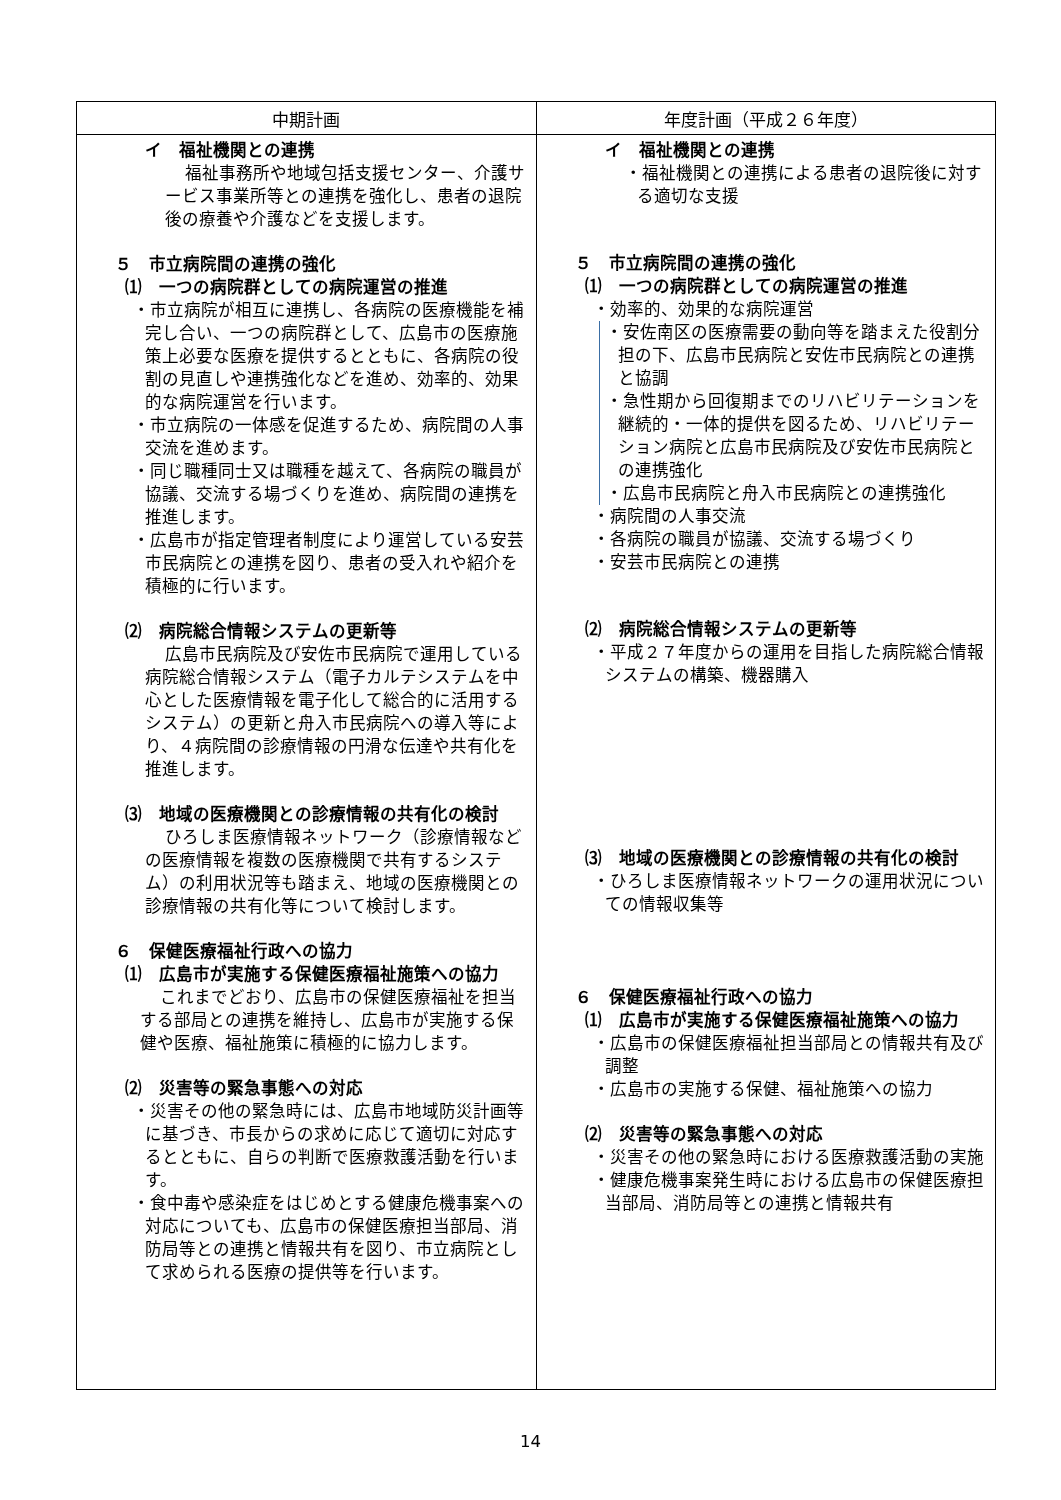| 中期計画 | 年度計画（平成２６年度） |
| --- | --- |
| イ 福祉機関との連携 福祉事務所や地域包括支援センター、介護サービス事業所等との連携を強化し、患者の退院後の療養や介護などを支援します。 ５ 市立病院間の連携の強化 ⑴ 一つの病院群としての病院運営の推進 ・市立病院が相互に連携し、各病院の医療機能を補完し合い、一つの病院群として、広島市の医療施策上必要な医療を提供するとともに、各病院の役割の見直しや連携強化などを進め、効率的、効果的な病院運営を行います。 ・市立病院の一体感を促進するため、病院間の人事交流を進めます。 ・同じ職種同士又は職種を越えて、各病院の職員が協議、交流する場づくりを進め、病院間の連携を推進します。 ・広島市が指定管理者制度により運営している安芸市民病院との連携を図り、患者の受入れや紹介を積極的に行います。 ⑵ 病院総合情報システムの更新等 広島市民病院及び安佐市民病院で運用している病院総合情報システム（電子カルテシステムを中心とした医療情報を電子化して総合的に活用するシステム）の更新と舟入市民病院への導入等により、４病院間の診療情報の円滑な伝達や共有化を推進します。 ⑶ 地域の医療機関との診療情報の共有化の検討 ひろしま医療情報ネットワーク（診療情報などの医療情報を複数の医療機関で共有するシステム）の利用状況等も踏まえ、地域の医療機関との診療情報の共有化等について検討します。 ６ 保健医療福祉行政への協力 ⑴ 広島市が実施する保健医療福祉施策への協力 これまでどおり、広島市の保健医療福祉を担当する部局との連携を維持し、広島市が実施する保健や医療、福祉施策に積極的に協力します。 ⑵ 災害等の緊急事態への対応 ・災害その他の緊急時には、広島市地域防災計画等に基づき、市長からの求めに応じて適切に対応するとともに、自らの判断で医療救護活動を行います。 ・食中毒や感染症をはじめとする健康危機事案への対応についても、広島市の保健医療担当部局、消防局等との連携と情報共有を図り、市立病院として求められる医療の提供等を行います。 | イ 福祉機関との連携 ・福祉機関との連携による患者の退院後に対する適切な支援 ５ 市立病院間の連携の強化 ⑴ 一つの病院群としての病院運営の推進 ・効率的、効果的な病院運営 ・安佐南区の医療需要の動向等を踏まえた役割分担の下、広島市民病院と安佐市民病院との連携と協調 ・急性期から回復期までのリハビリテーションを継続的・一体的提供を図るため、リハビリテーション病院と広島市民病院及び安佐市民病院との連携強化 ・広島市民病院と舟入市民病院との連携強化 ・病院間の人事交流 ・各病院の職員が協議、交流する場づくり ・安芸市民病院との連携 ⑵ 病院総合情報システムの更新等 ・平成２７年度からの運用を目指した病院総合情報システムの構築、機器購入 ⑶ 地域の医療機関との診療情報の共有化の検討 ・ひろしま医療情報ネットワークの運用状況についての情報収集等 ６ 保健医療福祉行政への協力 ⑴ 広島市が実施する保健医療福祉施策への協力 ・広島市の保健医療福祉担当部局との情報共有及び調整 ・広島市の実施する保健、福祉施策への協力 ⑵ 災害等の緊急事態への対応 ・災害その他の緊急時における医療救護活動の実施 ・健康危機事案発生時における広島市の保健医療担当部局、消防局等との連携と情報共有 |
14